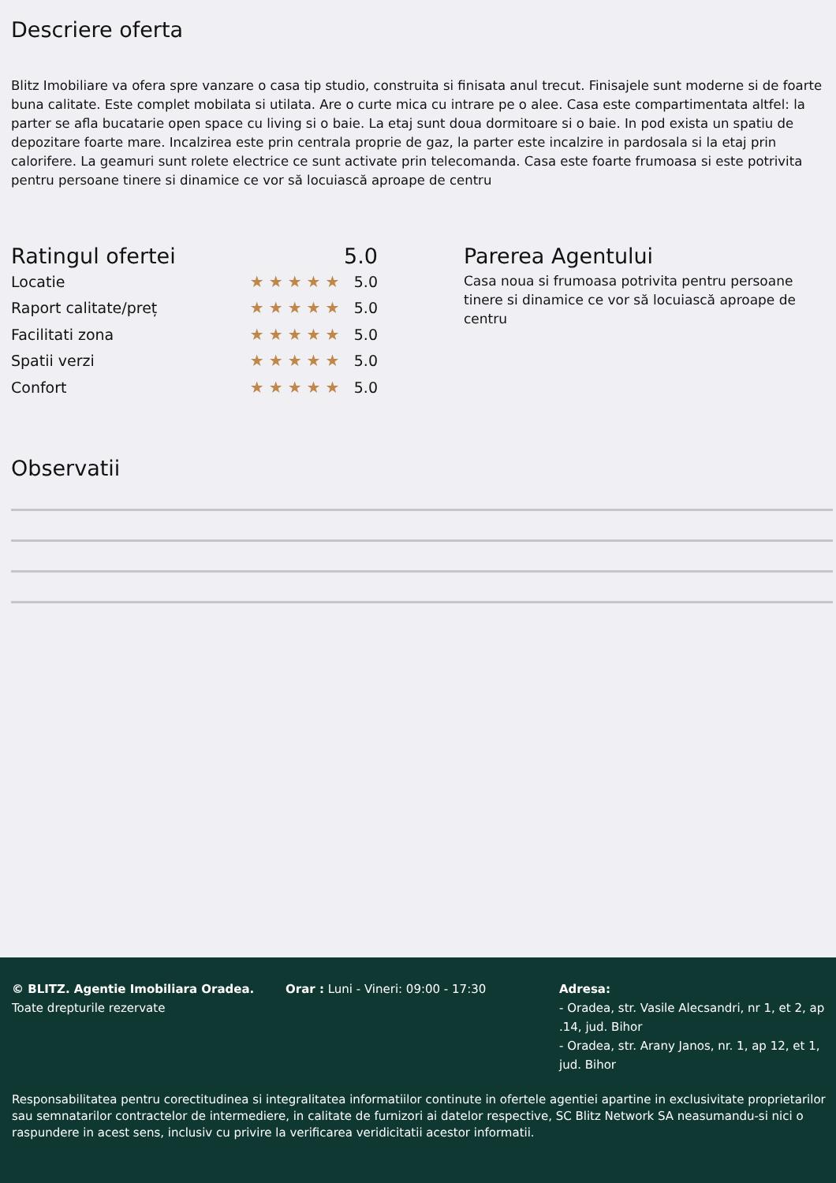Descriere oferta
Blitz Imobiliare va ofera spre vanzare o casa tip studio, construita si finisata anul trecut. Finisajele sunt moderne si de foarte buna calitate. Este complet mobilata si utilata. Are o curte mica cu intrare pe o alee. Casa este compartimentata altfel: la parter se afla bucatarie open space cu living si o baie. La etaj sunt doua dormitoare si o baie. In pod exista un spatiu de depozitare foarte mare. Incalzirea este prin centrala proprie de gaz, la parter este incalzire in pardosala si la etaj prin calorifere. La geamuri sunt rolete electrice ce sunt activate prin telecomanda. Casa este foarte frumoasa si este potrivita pentru persoane tinere si dinamice ce vor să locuiască aproape de centru
Ratingul ofertei 5.0
Locatie ★★★★★ 5.0
Raport calitate/preț ★★★★★ 5.0
Facilitati zona ★★★★★ 5.0
Spatii verzi ★★★★★ 5.0
Confort ★★★★★ 5.0
Parerea Agentului
Casa noua si frumoasa potrivita pentru persoane tinere si dinamice ce vor să locuiască aproape de centru
Observatii
© BLITZ. Agentie Imobiliara Oradea.
Toate drepturile rezervate
Orar : Luni - Vineri: 09:00 - 17:30 Adresa:
- Oradea, str. Vasile Alecsandri, nr 1, et 2, ap .14, jud. Bihor
- Oradea, str. Arany Janos, nr. 1, ap 12, et 1, jud. Bihor
Responsabilitatea pentru corectitudinea si integralitatea informatiilor continute in ofertele agentiei apartine in exclusivitate proprietarilor sau semnatarilor contractelor de intermediere, in calitate de furnizori ai datelor respective, SC Blitz Network SA neasumandu-si nici o raspundere in acest sens, inclusiv cu privire la verificarea veridicitatii acestor informatii.